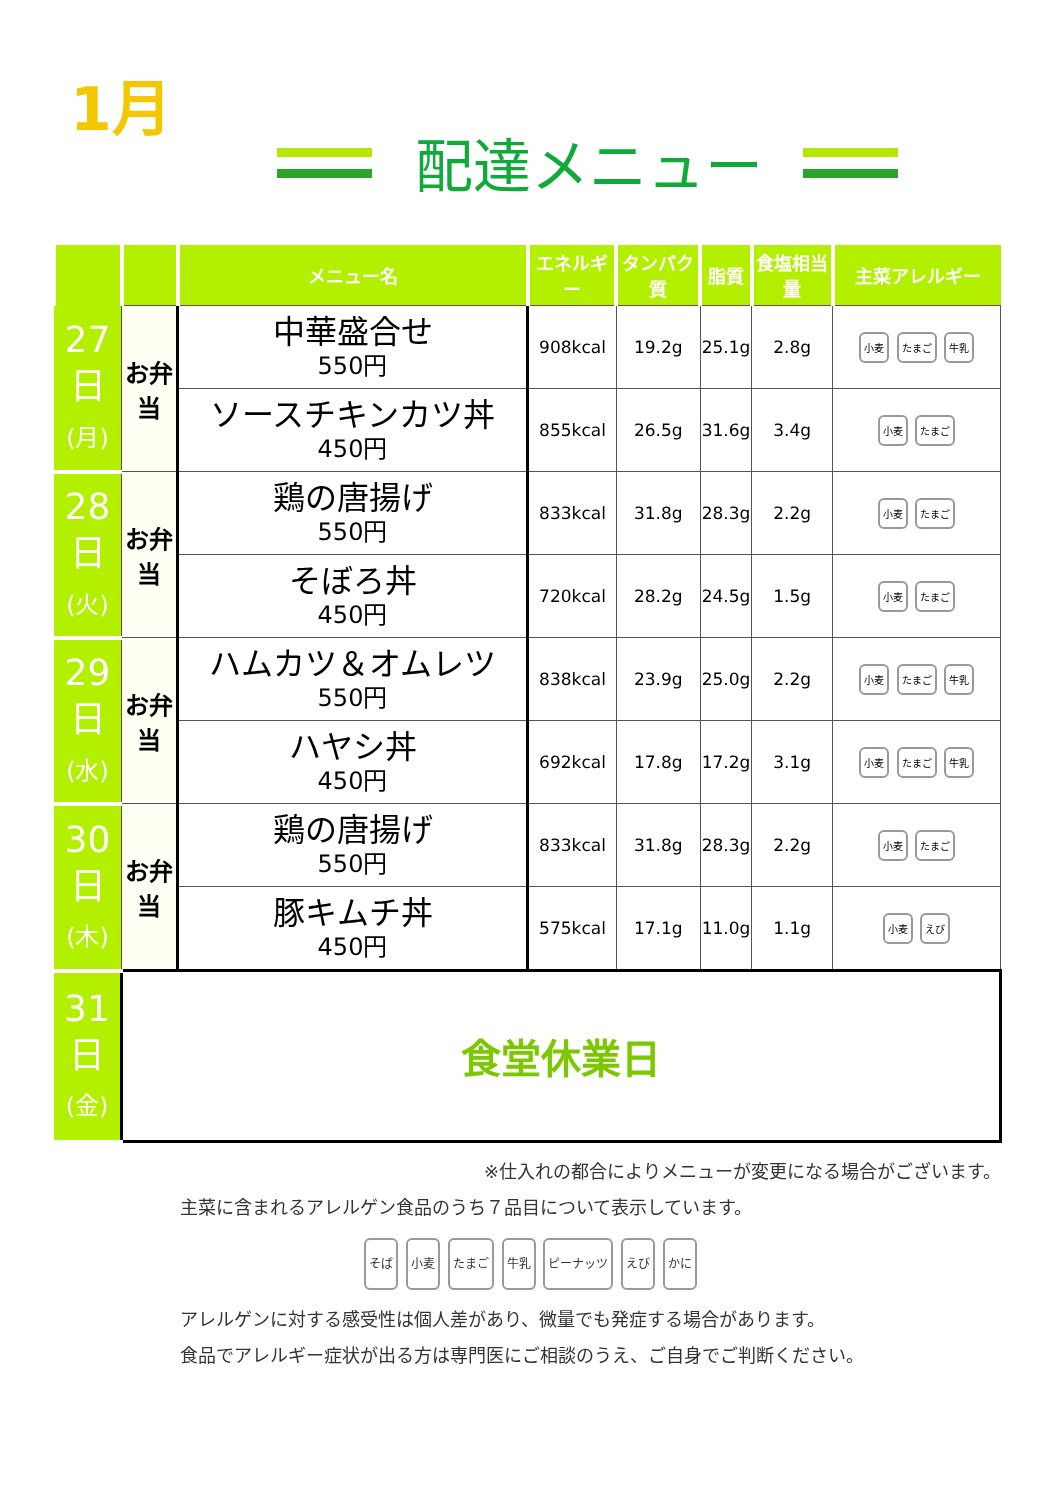1月
配達メニュー
| | | メニュー名 | エネルギー | タンパク質 | 脂質 | 食塩相当量 | 主菜アレルギー |
| --- | --- | --- | --- | --- | --- | --- | --- |
| 27 日 (月) | お弁当 | 中華盛合せ 550円 | 908kcal | 19.2g | 25.1g | 2.8g | 小麦 たまご 牛乳 |
| | | ソースチキンカツ丼 450円 | 855kcal | 26.5g | 31.6g | 3.4g | 小麦 たまご |
| 28 日 (火) | お弁当 | 鶏の唐揚げ 550円 | 833kcal | 31.8g | 28.3g | 2.2g | 小麦 たまご |
| | | そぼろ丼 450円 | 720kcal | 28.2g | 24.5g | 1.5g | 小麦 たまご |
| 29 日 (水) | お弁当 | ハムカツ＆オムレツ 550円 | 838kcal | 23.9g | 25.0g | 2.2g | 小麦 たまご 牛乳 |
| | | ハヤシ丼 450円 | 692kcal | 17.8g | 17.2g | 3.1g | 小麦 たまご 牛乳 |
| 30 日 (木) | お弁当 | 鶏の唐揚げ 550円 | 833kcal | 31.8g | 28.3g | 2.2g | 小麦 たまご |
| | | 豚キムチ丼 450円 | 575kcal | 17.1g | 11.0g | 1.1g | 小麦 えび |
| 31 日 (金) | 食堂休業日 | | | | | | |
※仕入れの都合によりメニューが変更になる場合がございます。
主菜に含まれるアレルゲン食品のうち７品目について表示しています。
そば 小麦 たまご 牛乳 ピーナッツ えび かに
アレルゲンに対する感受性は個人差があり、微量でも発症する場合があります。
食品でアレルギー症状が出る方は専門医にご相談のうえ、ご自身でご判断ください。